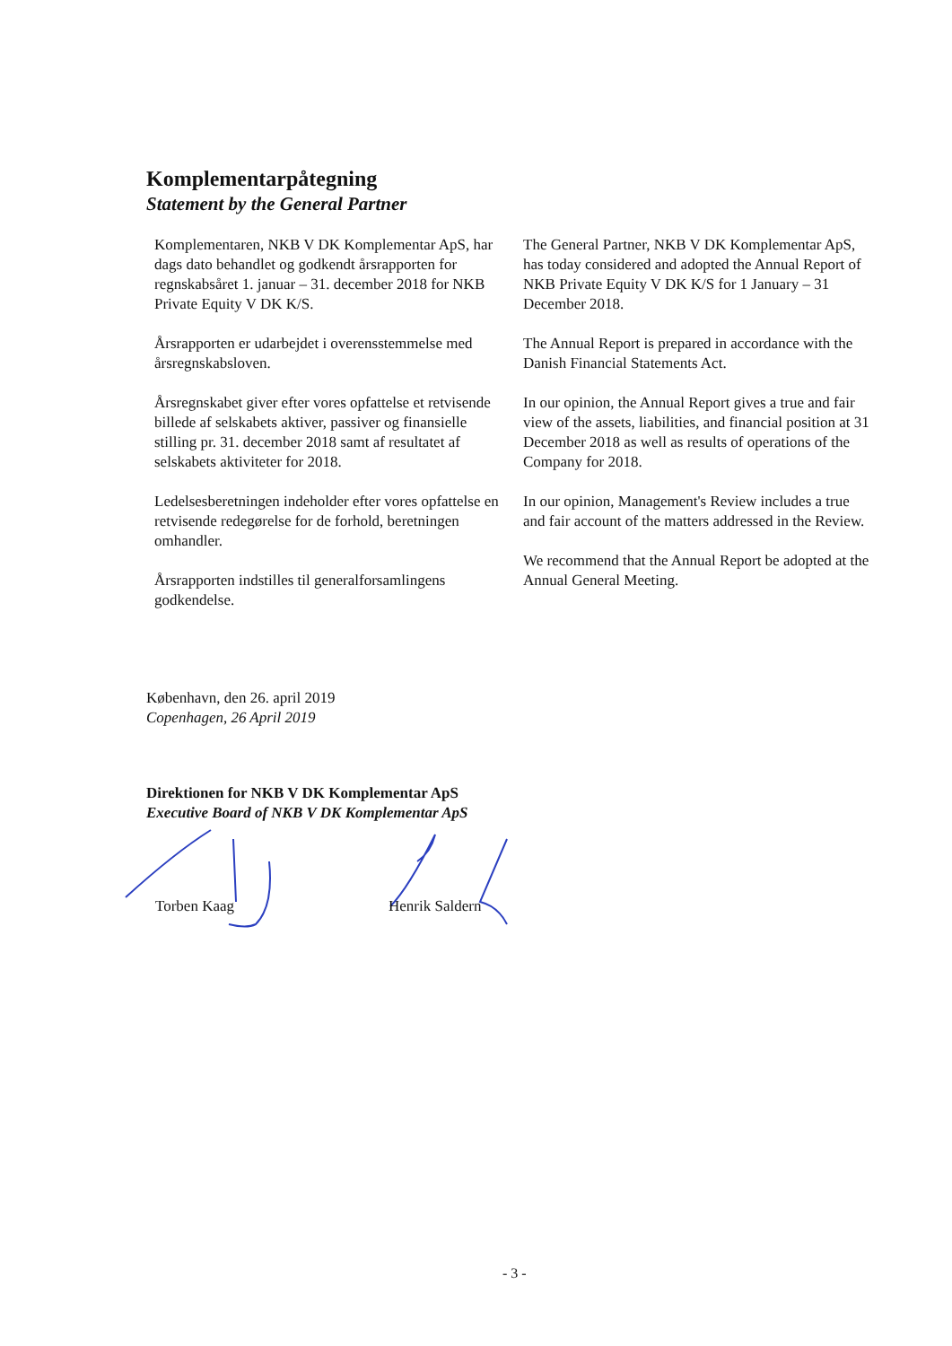Komplementarpåtegning
Statement by the General Partner
Komplementaren, NKB V DK Komplementar ApS, har dags dato behandlet og godkendt årsrapporten for regnskabsåret 1. januar – 31. december 2018 for NKB Private Equity V DK K/S.
Årsrapporten er udarbejdet i overensstemmelse med årsregnskabsloven.
Årsregnskabet giver efter vores opfattelse et retvisende billede af selskabets aktiver, passiver og finansielle stilling pr. 31. december 2018 samt af resultatet af selskabets aktiviteter for 2018.
Ledelsesberetningen indeholder efter vores opfattelse en retvisende redegørelse for de forhold, beretningen omhandler.
Årsrapporten indstilles til generalforsamlingens godkendelse.
The General Partner, NKB V DK Komplementar ApS, has today considered and adopted the Annual Report of NKB Private Equity V DK K/S for 1 January – 31 December 2018.
The Annual Report is prepared in accordance with the Danish Financial Statements Act.
In our opinion, the Annual Report gives a true and fair view of the assets, liabilities, and financial position at 31 December 2018 as well as results of operations of the Company for 2018.
In our opinion, Management's Review includes a true and fair account of the matters addressed in the Review.
We recommend that the Annual Report be adopted at the Annual General Meeting.
København, den 26. april 2019
Copenhagen, 26 April 2019
Direktionen for NKB V DK Komplementar ApS
Executive Board of NKB V DK Komplementar ApS
Torben Kaag Henrik Saldern
- 3 -